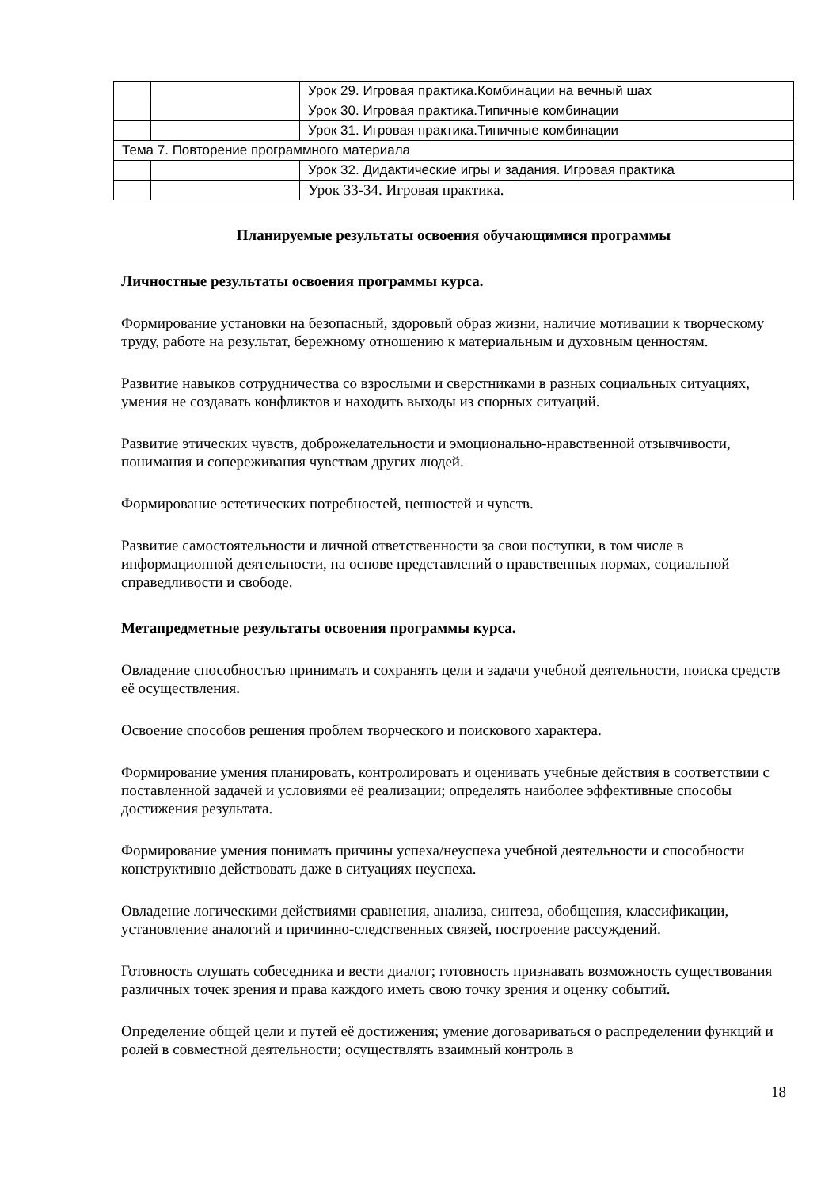| | | Урок 29. Игровая практика.Комбинации на вечный шах |
| | | Урок 30. Игровая практика.Типичные комбинации |
| | | Урок 31. Игровая практика.Типичные комбинации |
| Тема 7. Повторение программного материала | | |
| | | Урок 32. Дидактические игры и задания. Игровая практика |
| | | Урок 33-34. Игровая практика. |
Планируемые результаты освоения обучающимися программы
Личностные результаты освоения программы курса.
Формирование установки на безопасный, здоровый образ жизни, наличие мотивации к творческому труду, работе на результат, бережному отношению к материальным и духовным ценностям.
Развитие навыков сотрудничества со взрослыми и сверстниками в разных социальных ситуациях, умения не создавать конфликтов и находить выходы из спорных ситуаций.
Развитие этических чувств, доброжелательности и эмоционально-нравственной отзывчивости, понимания и сопереживания чувствам других людей.
Формирование эстетических потребностей, ценностей и чувств.
Развитие самостоятельности и личной ответственности за свои поступки, в том числе в информационной деятельности, на основе представлений о нравственных нормах, социальной справедливости и свободе.
Метапредметные результаты освоения программы курса.
Овладение способностью принимать и сохранять цели и задачи учебной деятельности, поиска средств её осуществления.
Освоение способов решения проблем творческого и поискового характера.
Формирование умения планировать, контролировать и оценивать учебные действия в соответствии с поставленной задачей и условиями её реализации; определять наиболее эффективные способы достижения результата.
Формирование умения понимать причины успеха/неуспеха учебной деятельности и способности конструктивно действовать даже в ситуациях неуспеха.
Овладение логическими действиями сравнения, анализа, синтеза, обобщения, классификации, установление аналогий и причинно-следственных связей, построение рассуждений.
Готовность слушать собеседника и вести диалог; готовность признавать возможность существования различных точек зрения и права каждого иметь свою точку зрения и оценку событий.
Определение общей цели и путей её достижения; умение договариваться о распределении функций и ролей в совместной деятельности; осуществлять взаимный контроль в
18